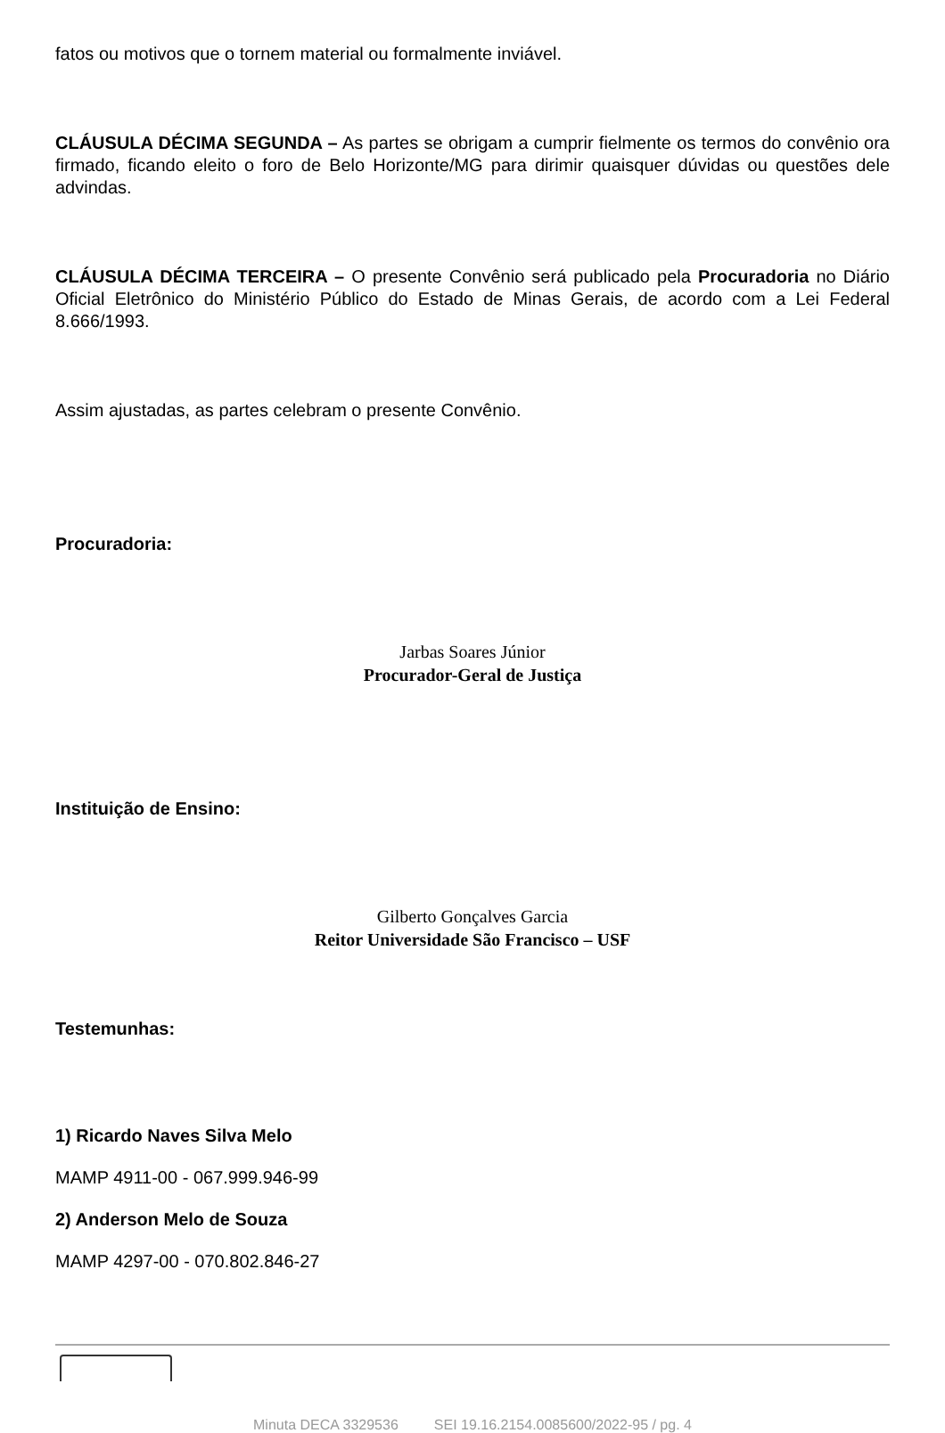fatos ou motivos que o tornem material ou formalmente inviável.
CLÁUSULA DÉCIMA SEGUNDA – As partes se obrigam a cumprir fielmente os termos do convênio ora firmado, ficando eleito o foro de Belo Horizonte/MG para dirimir quaisquer dúvidas ou questões dele advindas.
CLÁUSULA DÉCIMA TERCEIRA – O presente Convênio será publicado pela Procuradoria no Diário Oficial Eletrônico do Ministério Público do Estado de Minas Gerais, de acordo com a Lei Federal 8.666/1993.
Assim ajustadas, as partes celebram o presente Convênio.
Procuradoria:
Jarbas Soares Júnior
Procurador-Geral de Justiça
Instituição de Ensino:
Gilberto Gonçalves Garcia
Reitor Universidade São Francisco – USF
Testemunhas:
1) Ricardo Naves Silva Melo
MAMP 4911-00 - 067.999.946-99
2) Anderson Melo de Souza
MAMP 4297-00 - 070.802.846-27
Minuta DECA 3329536 SEI 19.16.2154.0085600/2022-95 / pg. 4